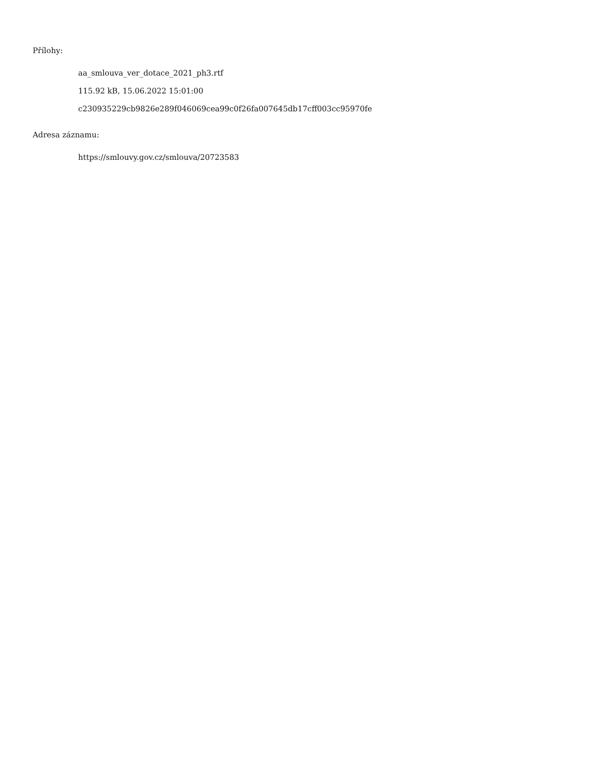Přílohy:
aa_smlouva_ver_dotace_2021_ph3.rtf
115.92 kB, 15.06.2022 15:01:00
c230935229cb9826e289f046069cea99c0f26fa007645db17cff003cc95970fe
Adresa záznamu:
https://smlouvy.gov.cz/smlouva/20723583